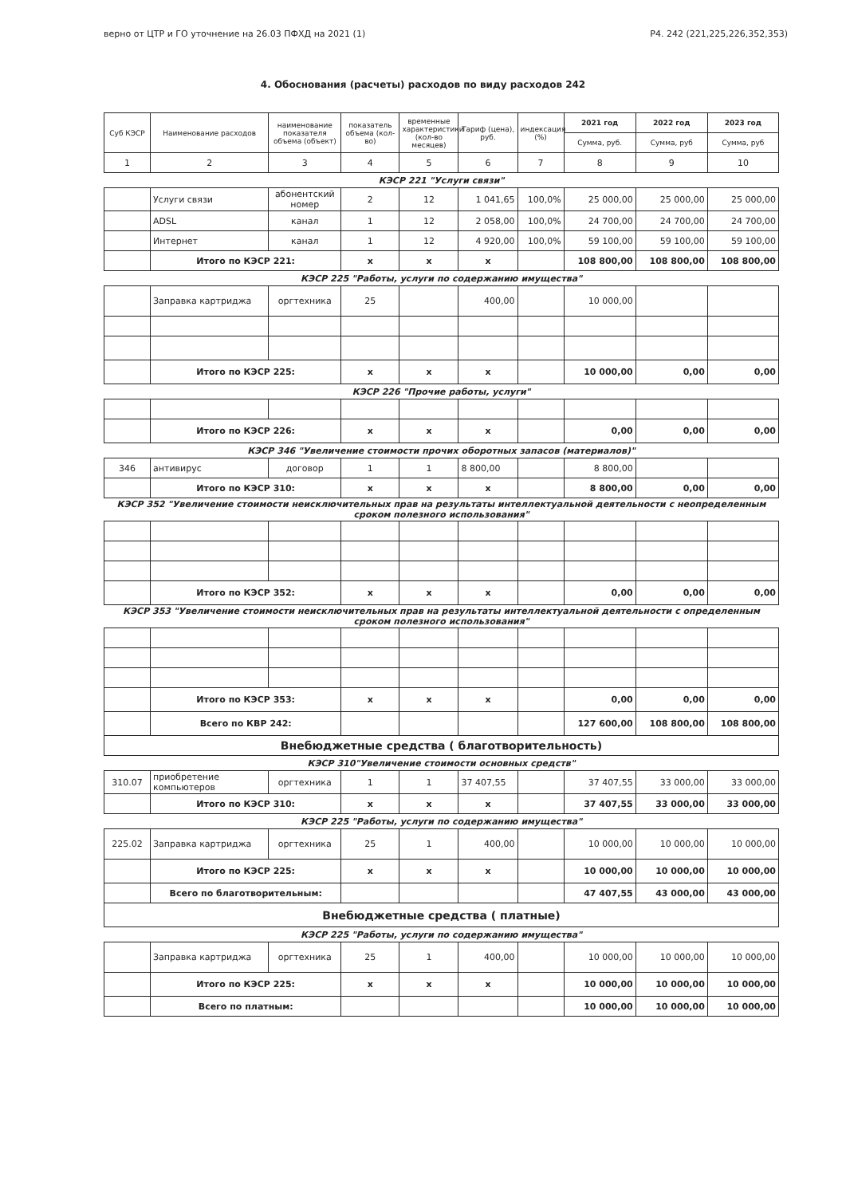верно от ЦТР и ГО уточнение на 26.03 ПФХД на 2021 (1) Р4. 242 (221,225,226,352,353)
4. Обоснования (расчеты) расходов по виду расходов 242
| Суб КЭСР | Наименование расходов | наименование показателя объема (объект) | показатель объема (кол-во) | временные характеристики (кол-во месяцев) | Тариф (цена), руб. | индексация (%) | 2021 год | 2022 год | 2023 год |
| --- | --- | --- | --- | --- | --- | --- | --- | --- | --- |
| | | | | | | | Сумма, руб. | Сумма, руб | Сумма, руб |
| 1 | 2 | 3 | 4 | 5 | 6 | 7 | 8 | 9 | 10 |
| КЭСР 221 "Услуги связи" | | | | | | | | | |
| | Услуги связи | абонентский номер | 2 | 12 | 1 041,65 | 100,0% | 25 000,00 | 25 000,00 | 25 000,00 |
| | ADSL | канал | 1 | 12 | 2 058,00 | 100,0% | 24 700,00 | 24 700,00 | 24 700,00 |
| | Интернет | канал | 1 | 12 | 4 920,00 | 100,0% | 59 100,00 | 59 100,00 | 59 100,00 |
| | Итого по КЭСР 221: | | x | x | x | | 108 800,00 | 108 800,00 | 108 800,00 |
| КЭСР 225 "Работы, услуги по содержанию имущества" | | | | | | | | | |
| | Заправка картриджа | оргтехника | 25 | | 400,00 | | 10 000,00 | | |
| | Итого по КЭСР 225: | | x | x | x | | 10 000,00 | 0,00 | 0,00 |
| КЭСР 226 "Прочие работы, услуги" | | | | | | | | | |
| | Итого по КЭСР 226: | | x | x | x | | 0,00 | 0,00 | 0,00 |
| КЭСР 346 "Увеличение стоимости прочих оборотных запасов (материалов)" | | | | | | | | | |
| 346 | антивирус | договор | 1 | 1 | 8 800,00 | | 8 800,00 | | |
| | Итого по КЭСР 310: | | x | x | x | | 8 800,00 | 0,00 | 0,00 |
| КЭСР 352 "Увеличение стоимости неисключительных прав на результаты интеллектуальной деятельности с неопределенным сроком полезного использования" | | | | | | | | | |
| | Итого по КЭСР 352: | | x | x | x | | 0,00 | 0,00 | 0,00 |
| КЭСР 353 "Увеличение стоимости неисключительных прав на результаты интеллектуальной деятельности с определенным сроком полезного использования" | | | | | | | | | |
| | Итого по КЭСР 353: | | x | x | x | | 0,00 | 0,00 | 0,00 |
| | Всего по КВР 242: | | | | | | 127 600,00 | 108 800,00 | 108 800,00 |
| Внебюджетные средства ( благотворительность) | | | | | | | | | |
| КЭСР 310"Увеличение стоимости основных средств" | | | | | | | | | |
| 310.07 | приобретение компьютеров | оргтехника | 1 | 1 | 37 407,55 | | 37 407,55 | 33 000,00 | 33 000,00 |
| | Итого по КЭСР 310: | | x | x | x | | 37 407,55 | 33 000,00 | 33 000,00 |
| КЭСР 225 "Работы, услуги по содержанию имущества" | | | | | | | | | |
| 225.02 | Заправка картриджа | оргтехника | 25 | 1 | 400,00 | | 10 000,00 | 10 000,00 | 10 000,00 |
| | Итого по КЭСР 225: | | x | x | x | | 10 000,00 | 10 000,00 | 10 000,00 |
| | Всего по благотворительным: | | | | | | 47 407,55 | 43 000,00 | 43 000,00 |
| Внебюджетные средства ( платные) | | | | | | | | | |
| КЭСР 225 "Работы, услуги по содержанию имущества" | | | | | | | | | |
| | Заправка картриджа | оргтехника | 25 | 1 | 400,00 | | 10 000,00 | 10 000,00 | 10 000,00 |
| | Итого по КЭСР 225: | | x | x | x | | 10 000,00 | 10 000,00 | 10 000,00 |
| | Всего по платным: | | | | | | 10 000,00 | 10 000,00 | 10 000,00 |